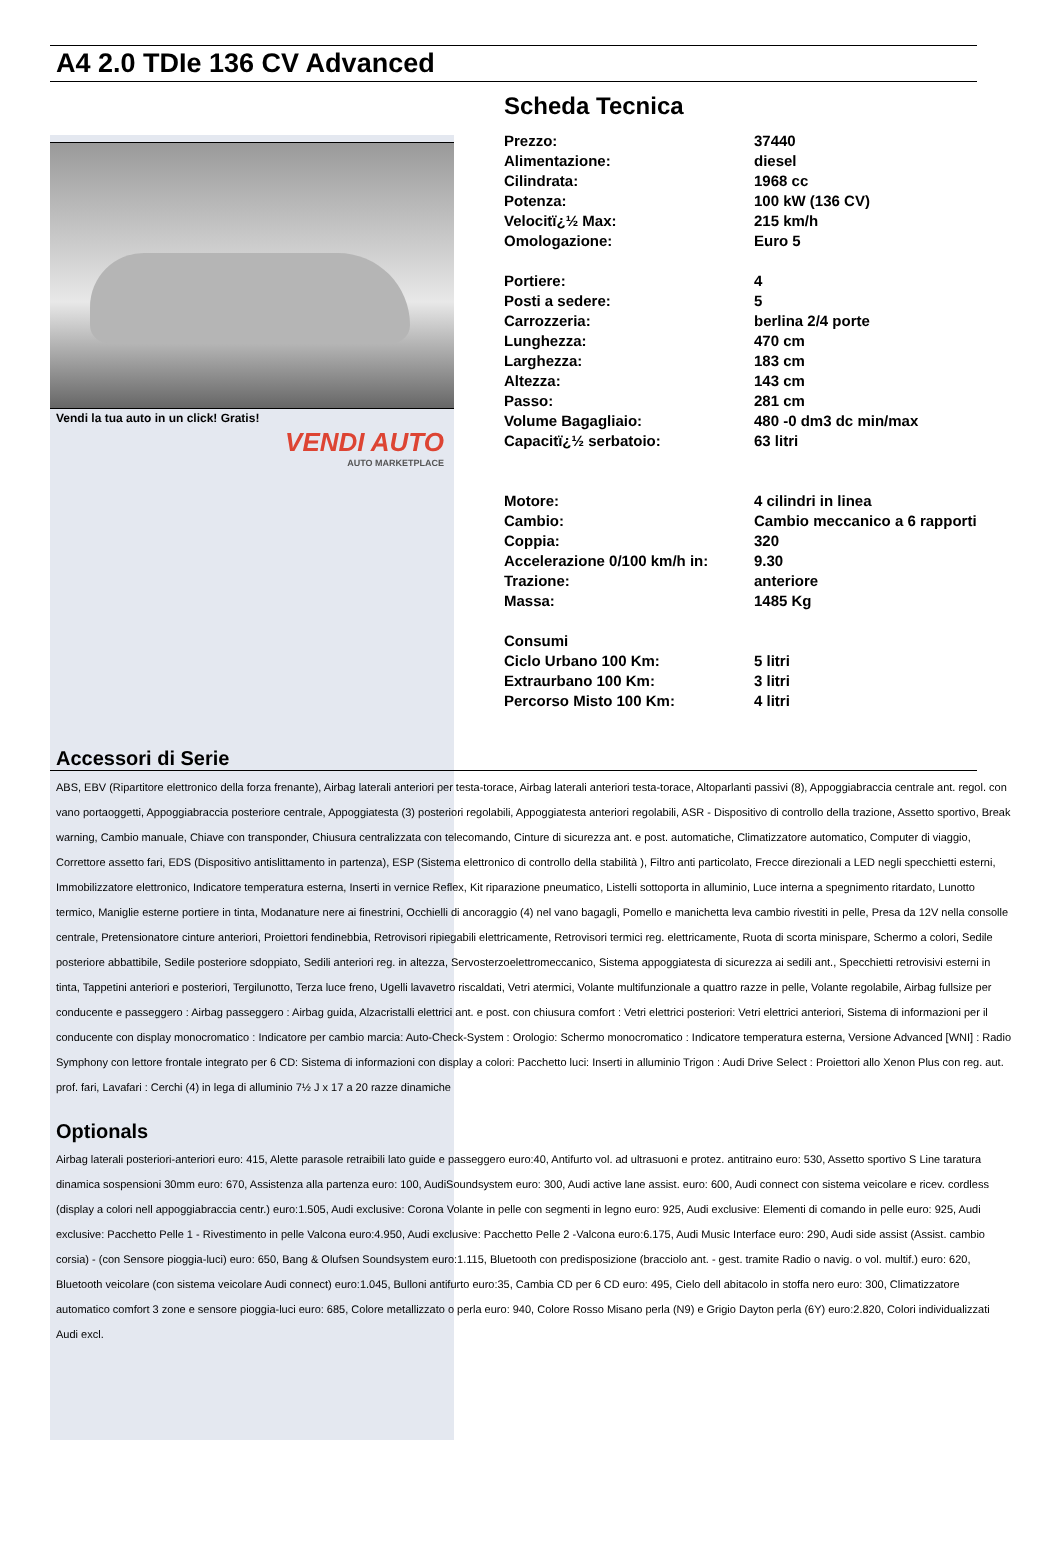A4 2.0 TDIe 136 CV Advanced
Vendi la tua auto in un click! Gratis!
VENDI AUTO
AUTO MARKETPLACE
Scheda Tecnica
| Prezzo: | 37440 |
| Alimentazione: | diesel |
| Cilindrata: | 1968 cc |
| Potenza: | 100 kW (136 CV) |
| Velocitï¿½ Max: | 215 km/h |
| Omologazione: | Euro 5 |
| Portiere: | 4 |
| Posti a sedere: | 5 |
| Carrozzeria: | berlina 2/4 porte |
| Lunghezza: | 470 cm |
| Larghezza: | 183 cm |
| Altezza: | 143 cm |
| Passo: | 281 cm |
| Volume Bagagliaio: | 480 -0 dm3 dc min/max |
| Capacitï¿½ serbatoio: | 63 litri |
| Motore: | 4 cilindri in linea |
| Cambio: | Cambio meccanico a 6 rapporti |
| Coppia: | 320 |
| Accelerazione 0/100 km/h in: | 9.30 |
| Trazione: | anteriore |
| Massa: | 1485 Kg |
| Consumi | |
| Ciclo Urbano 100 Km: | 5 litri |
| Extraurbano 100 Km: | 3 litri |
| Percorso Misto 100 Km: | 4 litri |
Accessori di Serie
ABS, EBV (Ripartitore elettronico della forza frenante), Airbag laterali anteriori per testa-torace, Airbag laterali anteriori testa-torace, Altoparlanti passivi (8), Appoggiabraccia centrale ant. regol. con vano portaoggetti, Appoggiabraccia posteriore centrale, Appoggiatesta (3) posteriori regolabili, Appoggiatesta anteriori regolabili, ASR - Dispositivo di controllo della trazione, Assetto sportivo, Break warning, Cambio manuale, Chiave con transponder, Chiusura centralizzata con telecomando, Cinture di sicurezza ant. e post. automatiche, Climatizzatore automatico, Computer di viaggio, Correttore assetto fari, EDS (Dispositivo antislittamento in partenza), ESP (Sistema elettronico di controllo della stabilità ), Filtro anti particolato, Frecce direzionali a LED negli specchietti esterni, Immobilizzatore elettronico, Indicatore temperatura esterna, Inserti in vernice Reflex, Kit riparazione pneumatico, Listelli sottoporta in alluminio, Luce interna a spegnimento ritardato, Lunotto termico, Maniglie esterne portiere in tinta, Modanature nere ai finestrini, Occhielli di ancoraggio (4) nel vano bagagli, Pomello e manichetta leva cambio rivestiti in pelle, Presa da 12V nella consolle centrale, Pretensionatore cinture anteriori, Proiettori fendinebbia, Retrovisori ripiegabili elettricamente, Retrovisori termici reg. elettricamente, Ruota di scorta minispare, Schermo a colori, Sedile posteriore abbattibile, Sedile posteriore sdoppiato, Sedili anteriori reg. in altezza, Servosterzoelettromeccanico, Sistema appoggiatesta di sicurezza ai sedili ant., Specchietti retrovisivi esterni in tinta, Tappetini anteriori e posteriori, Tergilunotto, Terza luce freno, Ugelli lavavetro riscaldati, Vetri atermici, Volante multifunzionale a quattro razze in pelle, Volante regolabile, Airbag fullsize per conducente e passeggero : Airbag passeggero : Airbag guida, Alzacristalli elettrici ant. e post. con chiusura comfort : Vetri elettrici posteriori: Vetri elettrici anteriori, Sistema di informazioni per il conducente con display monocromatico : Indicatore per cambio marcia: Auto-Check-System : Orologio: Schermo monocromatico : Indicatore temperatura esterna, Versione Advanced [WNI] : Radio Symphony con lettore frontale integrato per 6 CD: Sistema di informazioni con display a colori: Pacchetto luci: Inserti in alluminio Trigon : Audi Drive Select : Proiettori allo Xenon Plus con reg. aut. prof. fari, Lavafari : Cerchi (4) in lega di alluminio 7½ J x 17 a 20 razze dinamiche
Optionals
Airbag laterali posteriori-anteriori euro: 415, Alette parasole retraibili lato guide e passeggero euro:40, Antifurto vol. ad ultrasuoni e protez. antitraino euro: 530, Assetto sportivo S Line taratura dinamica sospensioni 30mm euro: 670, Assistenza alla partenza euro: 100, AudiSoundsystem euro: 300, Audi active lane assist. euro: 600, Audi connect con sistema veicolare e ricev. cordless (display a colori nell appoggiabraccia centr.) euro:1.505, Audi exclusive: Corona Volante in pelle con segmenti in legno euro: 925, Audi exclusive: Elementi di comando in pelle euro: 925, Audi exclusive: Pacchetto Pelle 1 - Rivestimento in pelle Valcona euro:4.950, Audi exclusive: Pacchetto Pelle 2 -Valcona euro:6.175, Audi Music Interface euro: 290, Audi side assist (Assist. cambio corsia) - (con Sensore pioggia-luci) euro: 650, Bang & Olufsen Soundsystem euro:1.115, Bluetooth con predisposizione (bracciolo ant. - gest. tramite Radio o navig. o vol. multif.) euro: 620, Bluetooth veicolare (con sistema veicolare Audi connect) euro:1.045, Bulloni antifurto euro:35, Cambia CD per 6 CD euro: 495, Cielo dell abitacolo in stoffa nero euro: 300, Climatizzatore automatico comfort 3 zone e sensore pioggia-luci euro: 685, Colore metallizzato o perla euro: 940, Colore Rosso Misano perla (N9) e Grigio Dayton perla (6Y) euro:2.820, Colori individualizzati Audi excl.